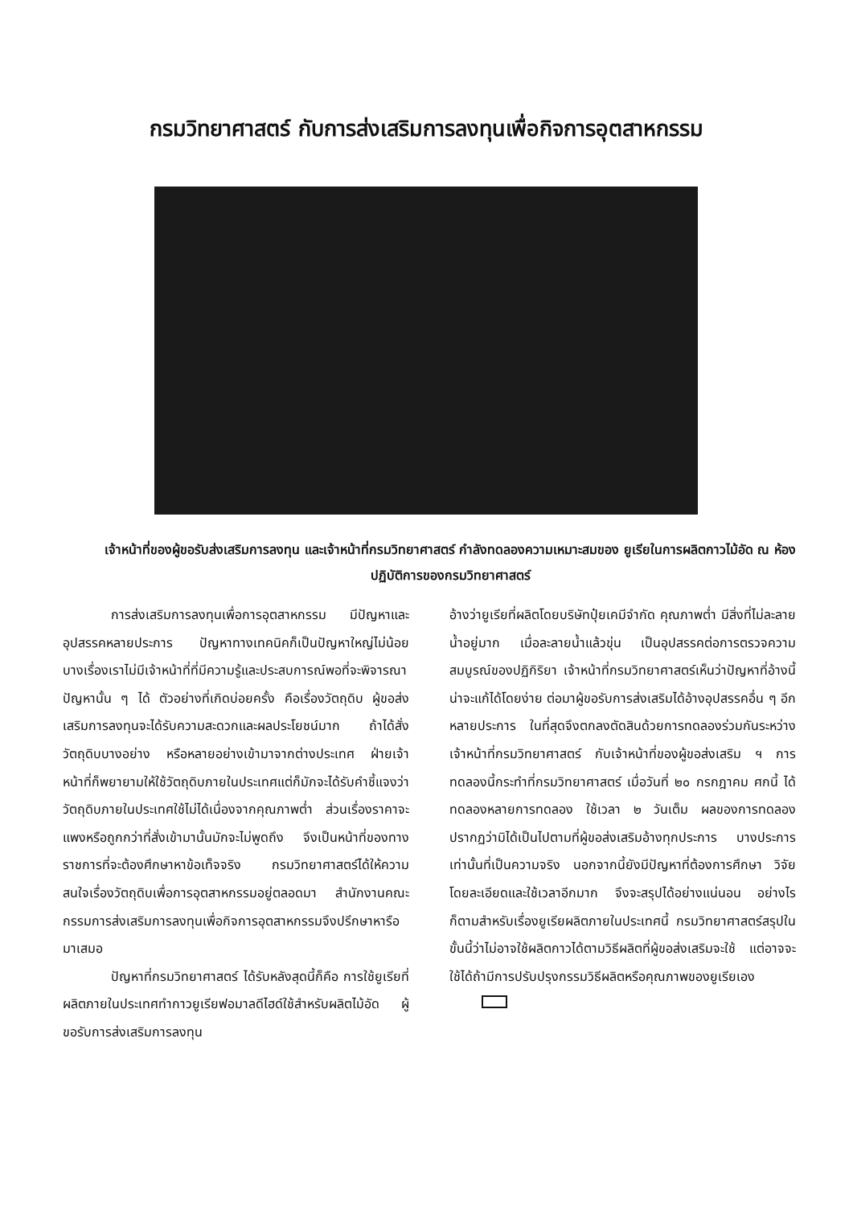กรมวิทยาศาสตร์ กับการส่งเสริมการลงทุนเพื่อกิจการอุตสาหกรรม
เจ้าหน้าที่ของผู้ขอรับส่งเสริมการลงทุน และเจ้าหน้าที่กรมวิทยาศาสตร์ กำลังทดลองความเหมาะสมของ ยูเรียในการผลิตกาวไม้อัด ณ ห้องปฏิบัติการของกรมวิทยาศาสตร์
การส่งเสริมการลงทุนเพื่อการอุตสาหกรรม มีปัญหาและอุปสรรคหลายประการ ปัญหาทางเทคนิคก็เป็นปัญหาใหญ่ไม่น้อย บางเรื่องเราไม่มีเจ้าหน้าที่ที่มีความรู้และประสบการณ์พอที่จะพิจารณาปัญหานั้น ๆ ได้ ตัวอย่างที่เกิดบ่อยครั้ง คือเรื่องวัตถุดิบ ผู้ขอส่งเสริมการลงทุนจะได้รับความสะดวกและผลประโยชน์มาก ถ้าได้สั่งวัตถุดิบบางอย่าง หรือหลายอย่างเข้ามาจากต่างประเทศ ฝ่ายเจ้าหน้าที่ก็พยายามให้ใช้วัตถุดิบภายในประเทศแต่ก็มักจะได้รับคำชี้แจงว่าวัตถุดิบภายในประเทศใช้ไม่ได้เนื่องจากคุณภาพต่ำ ส่วนเรื่องราคาจะแพงหรือถูกกว่าที่สั่งเข้ามานั้นมักจะไม่พูดถึง จึงเป็นหน้าที่ของทางราชการที่จะต้องศึกษาหาข้อเท็จจริง กรมวิทยาศาสตร์ได้ให้ความสนใจเรื่องวัตถุดิบเพื่อการอุตสาหกรรมอยู่ตลอดมา สำนักงานคณะกรรมการส่งเสริมการลงทุนเพื่อกิจการอุตสาหกรรมจึงปรึกษาหารือมาเสมอ
ปัญหาที่กรมวิทยาศาสตร์ ได้รับหลังสุดนี้ก็คือ การใช้ยูเรียที่ผลิตภายในประเทศทำกาวยูเรียฟอมาลดีไฮด์ใช้สำหรับผลิตไม้อัด ผู้ขอรับการส่งเสริมการลงทุน
อ้างว่ายูเรียที่ผลิตโดยบริษัทปุ๋ยเคมีจำกัด คุณภาพต่ำ มีสิ่งที่ไม่ละลายน้ำอยู่มาก เมื่อละลายน้ำแล้วขุ่น เป็นอุปสรรคต่อการตรวจความสมบูรณ์ของปฏิกิริยา เจ้าหน้าที่กรมวิทยาศาสตร์เห็นว่าปัญหาที่อ้างนี้น่าจะแก้ได้โดยง่าย ต่อมาผู้ขอรับการส่งเสริมได้อ้างอุปสรรคอื่น ๆ อีกหลายประการ ในที่สุดจึงตกลงตัดสินด้วยการทดลองร่วมกันระหว่างเจ้าหน้าที่กรมวิทยาศาสตร์ กับเจ้าหน้าที่ของผู้ขอส่งเสริม ฯ การทดลองนี้กระทำที่กรมวิทยาศาสตร์ เมื่อวันที่ ๒๐ กรกฎาคม ศกนี้ ได้ทดลองหลายการทดลอง ใช้เวลา ๒ วันเต็ม ผลของการทดลองปรากฏว่ามิได้เป็นไปตามที่ผู้ขอส่งเสริมอ้างทุกประการ บางประการเท่านั้นที่เป็นความจริง นอกจากนี้ยังมีปัญหาที่ต้องการศึกษา วิจัยโดยละเอียดและใช้เวลาอีกมาก จึงจะสรุปได้อย่างแน่นอน อย่างไรก็ตามสำหรับเรื่องยูเรียผลิตภายในประเทศนี้ กรมวิทยาศาสตร์สรุปในขั้นนี้ว่าไม่อาจใช้ผลิตกาวได้ตามวิธีผลิตที่ผู้ขอส่งเสริมจะใช้ แต่อาจจะใช้ได้ถ้ามีการปรับปรุงกรรมวิธีผลิตหรือคุณภาพของยูเรียเอง